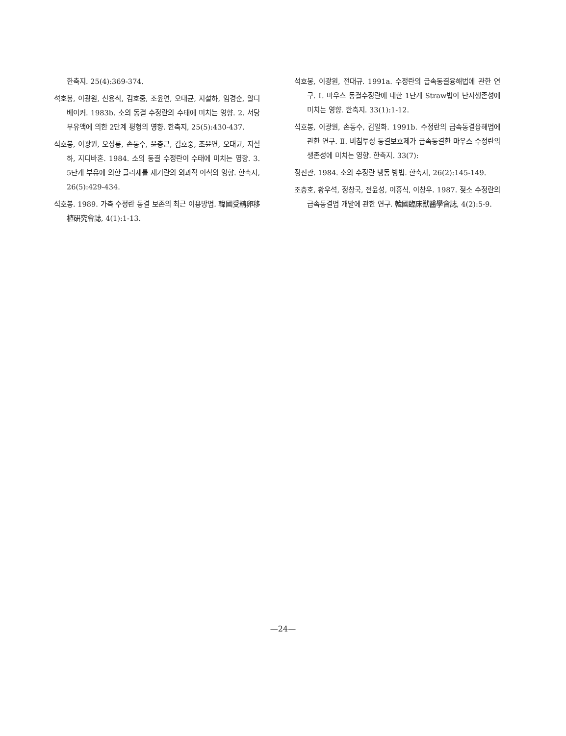한축지. 25(4):369-374.
석호봉, 이광원, 신용식, 김호중, 조윤연, 오대균, 지설하, 임경순, 알디베이커. 1983b. 소의 동결 수정란의 수태에 미치는 영향. 2. 서당부유액에 의한 2단계 평형의 영향. 한축지, 25(5):430-437.
석호봉, 이광원, 오성룡, 손동수, 윤충근, 김호중, 조윤연, 오대균, 지설하, 지디바혼. 1984. 소의 동결 수정란이 수태에 미치는 영향. 3. 5단계 부유에 의한 글리세롤 제거란의 외과적 이식의 영향. 한축지, 26(5):429-434.
석호봉. 1989. 가축 수정란 동결 보존의 최근 이용방법. 韓國受精卵移植硏究會誌, 4(1):1-13.
석호봉, 이광원, 전대규. 1991a. 수정란의 급속동결융해법에 관한 연구. Ⅰ. 마우스 동결수정란에 대한 1단계 Straw법이 난자생존성에 미치는 영향. 한축지. 33(1):1-12.
석호봉, 이광원, 손동수, 김일화. 1991b. 수정란의 급속동결융해법에 관한 연구. Ⅱ. 비침투성 동결보호제가 급속동결한 마우스 수정란의 생존성에 미치는 영향. 한축지. 33(7):
정진관. 1984. 소의 수정란 냉동 방법. 한축지, 26(2):145-149.
조충호, 황우석, 정창국, 전윤성, 이홍식, 이창우. 1987. 젖소 수정란의 급속동결법 개발에 관한 연구. 韓國臨床獸醫學會誌, 4(2):5-9.
—24—